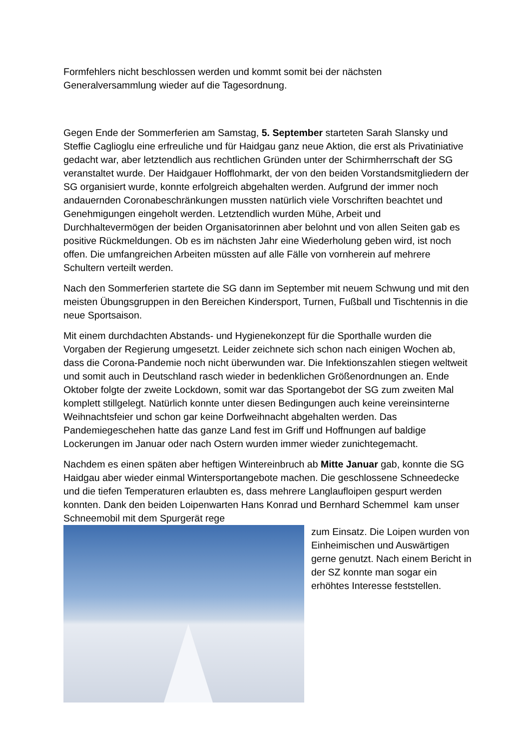Formfehlers nicht beschlossen werden und kommt somit bei der nächsten Generalversammlung wieder auf die Tagesordnung.
Gegen Ende der Sommerferien am Samstag, 5. September starteten Sarah Slansky und Steffie Caglioglu eine erfreuliche und für Haidgau ganz neue Aktion, die erst als Privatiniative gedacht war, aber letztendlich aus rechtlichen Gründen unter der Schirmherrschaft der SG veranstaltet wurde. Der Haidgauer Hofflohmarkt, der von den beiden Vorstandsmitgliedern der SG organisiert wurde, konnte erfolgreich abgehalten werden. Aufgrund der immer noch andauernden Coronabeschränkungen mussten natürlich viele Vorschriften beachtet und Genehmigungen eingeholt werden. Letztendlich wurden Mühe, Arbeit und Durchhaltevermögen der beiden Organisatorinnen aber belohnt und von allen Seiten gab es positive Rückmeldungen. Ob es im nächsten Jahr eine Wiederholung geben wird, ist noch offen. Die umfangreichen Arbeiten müssten auf alle Fälle von vornherein auf mehrere Schultern verteilt werden.
Nach den Sommerferien startete die SG dann im September mit neuem Schwung und mit den meisten Übungsgruppen in den Bereichen Kindersport, Turnen, Fußball und Tischtennis in die neue Sportsaison.
Mit einem durchdachten Abstands- und Hygienekonzept für die Sporthalle wurden die Vorgaben der Regierung umgesetzt. Leider zeichnete sich schon nach einigen Wochen ab, dass die Corona-Pandemie noch nicht überwunden war. Die Infektionszahlen stiegen weltweit und somit auch in Deutschland rasch wieder in bedenklichen Größenordnungen an. Ende Oktober folgte der zweite Lockdown, somit war das Sportangebot der SG zum zweiten Mal komplett stillgelegt. Natürlich konnte unter diesen Bedingungen auch keine vereinsinterne Weihnachtsfeier und schon gar keine Dorfweihnacht abgehalten werden. Das Pandemiegeschehen hatte das ganze Land fest im Griff und Hoffnungen auf baldige Lockerungen im Januar oder nach Ostern wurden immer wieder zunichtegemacht.
Nachdem es einen späten aber heftigen Wintereinbruch ab Mitte Januar gab, konnte die SG Haidgau aber wieder einmal Wintersportangebote machen. Die geschlossene Schneedecke und die tiefen Temperaturen erlaubten es, dass mehrere Langlaufloipen gespurt werden konnten. Dank den beiden Loipenwarten Hans Konrad und Bernhard Schemmel kam unser Schneemobil mit dem Spurgerät rege
zum Einsatz. Die Loipen wurden von Einheimischen und Auswärtigen gerne genutzt. Nach einem Bericht in der SZ konnte man sogar ein erhöhtes Interesse feststellen.